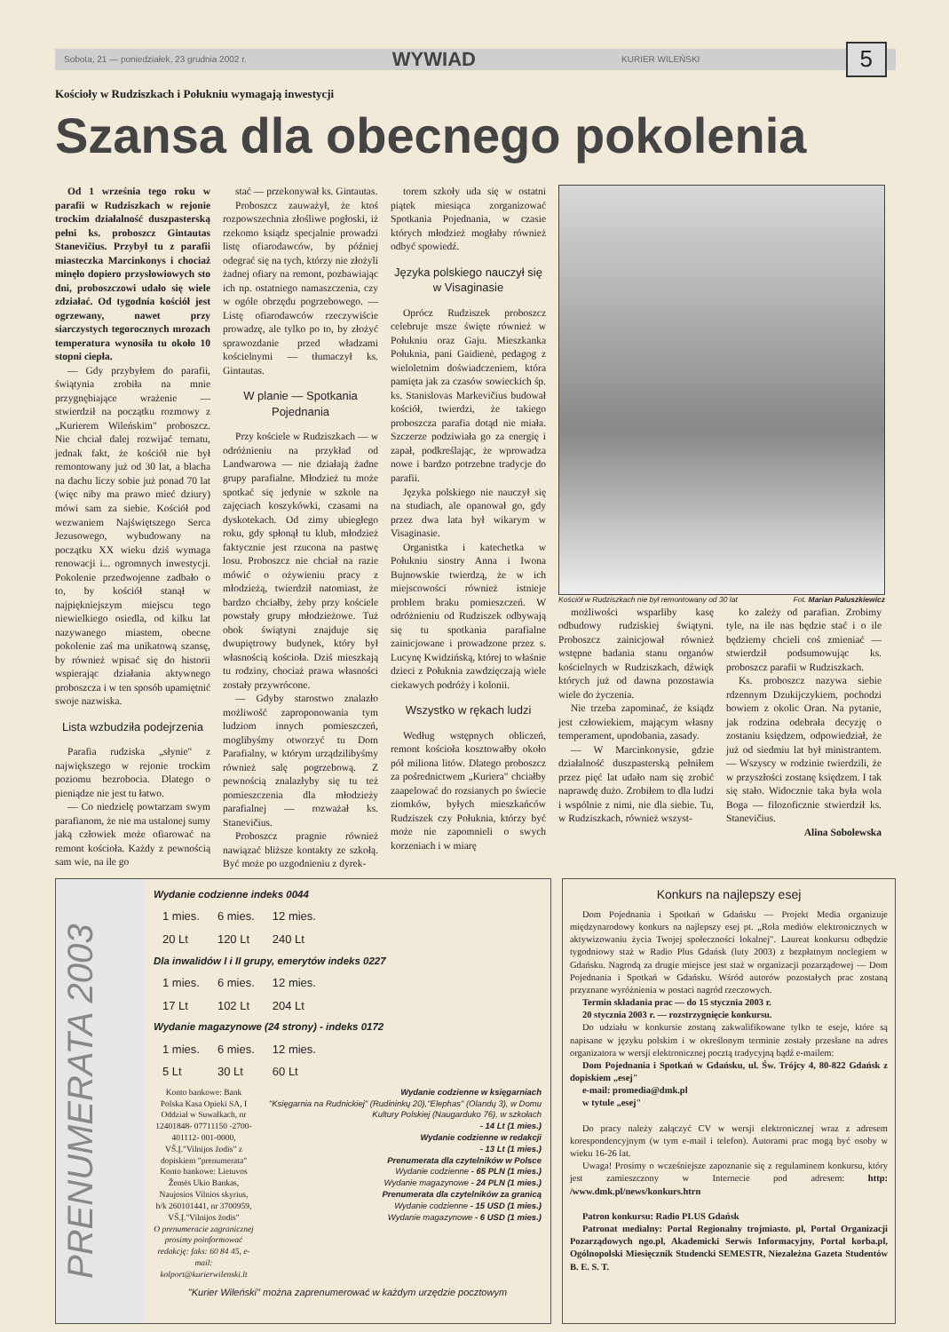Sobota, 21 — poniedziałek, 23 grudnia 2002 r. WYWIAD KURIER WILEŃSKI 5
Kościoły w Rudziszkach i Połukniu wymagają inwestycji
Szansa dla obecnego pokolenia
Od 1 września tego roku w parafii w Rudziszkach w rejonie trockim działalność duszpasterską pełni ks. proboszcz Gintautas Stanevičius. Przybył tu z parafii miasteczka Marcinkonys i chociaż minęło dopiero przysłowiowych sto dni, proboszczowi udało się wiele zdziałać. Od tygodnia kościół jest ogrzewany, nawet przy siarczystych tegorocznych mrozach temperatura wynosiła tu około 10 stopni ciepła.
— Gdy przybyłem do parafii, świątynia zrobiła na mnie przygnębiające wrażenie — stwierdził na początku rozmowy z „Kurierem Wileńskim" proboszcz. Nie chciał dalej rozwijać tematu, jednak fakt, że kościół nie był remontowany już od 30 lat, a blacha na dachu liczy sobie już ponad 70 lat (więc niby ma prawo mieć dziury) mówi sam za siebie. Kościół pod wezwaniem Najświętszego Serca Jezusowego, wybudowany na początku XX wieku dziś wymaga renowacji i... ogromnych inwestycji. Pokolenie przedwojenne zadbało o to, by kościół stanął w najpiękniejszym miejscu tego niewielkiego osiedla, od kilku lat nazywanego miastem, obecne pokolenie zaś ma unikatową szansę, by również wpisać się do historii wspierając działania aktywnego proboszcza i w ten sposób upamiętnić swoje nazwiska.
Lista wzbudziła podejrzenia
Parafia rudziska „słynie" z największego w rejonie trockim poziomu bezrobocia. Dlatego o pieniądze nie jest tu łatwo.
— Co niedzielę powtarzam swym parafianom, że nie ma ustalonej sumy jaką człowiek może ofiarować na remont kościoła. Każdy z pewnością sam wie, na ile go
stać — przekonywał ks. Gintautas.
Proboszcz zauważył, że ktoś rozpowszechnia złośliwe pogłoski, iż rzekomo ksiądz specjalnie prowadzi listę ofiarodawców, by później odegrać się na tych, którzy nie złożyli żadnej ofiary na remont, pozbawiając ich np. ostatniego namaszczenia, czy w ogóle obrzędu pogrzebowego. — Listę ofiarodawców rzeczywiście prowadzę, ale tylko po to, by złożyć sprawozdanie przed władzami kościelnymi — tłumaczył ks. Gintautas.
W planie — Spotkania Pojednania
Przy kościele w Rudziszkach — w odróżnieniu na przykład od Landwarowa — nie działają żadne grupy parafialne. Młodzież tu może spotkać się jedynie w szkole na zajęciach koszykówki, czasami na dyskotekach. Od zimy ubiegłego roku, gdy spłonął tu klub, młodzież faktycznie jest rzucona na pastwę losu. Proboszcz nie chciał na razie mówić o ożywieniu pracy z młodzieżą, twierdził natomiast, że bardzo chciałby, żeby przy kościele powstały grupy młodzieżowe. Tuż obok świątyni znajduje się dwupiętrowy budynek, który był własnością kościoła. Dziś mieszkają tu rodziny, chociaż prawa własności zostały przywrócone.
— Gdyby starostwo znalazło możliwość zaproponowania tym ludziom innych pomieszczeń, moglibyśmy otworzyć tu Dom Parafialny, w którym urządzilibyśmy również salę pogrzebową. Z pewnością znalazłyby się tu też pomieszczenia dla młodzieży parafialnej — rozważał ks. Stanevičius.
Proboszcz pragnie również nawiązać bliższe kontakty ze szkołą. Być może po uzgodnieniu z dyrek-
torem szkoły uda się w ostatni piątek miesiąca zorganizować Spotkania Pojednania, w czasie których młodzież mogłaby również odbyć spowiedź.
Języka polskiego nauczył się w Visaginasie
Oprócz Rudziszek proboszcz celebruje msze święte również w Połukniu oraz Gaju. Mieszkanka Połuknia, pani Gaidienė, pedagog z wieloletnim doświadczeniem, która pamięta jak za czasów sowieckich śp. ks. Stanislovas Markevičius budował kościół, twierdzi, że takiego proboszcza parafia dotąd nie miała. Szczerze podziwiała go za energię i zapał, podkreślając, że wprowadza nowe i bardzo potrzebne tradycje do parafii.
Języka polskiego nie nauczył się na studiach, ale opanował go, gdy przez dwa lata był wikarym w Visaginasie.
Organistka i katechetka w Połukniu siostry Anna i Iwona Bujnowskie twierdzą, że w ich miejscowości również istnieje problem braku pomieszczeń. W odróżnieniu od Rudziszek odbywają się tu spotkania parafialne zainicjowane i prowadzone przez s. Lucynę Kwidzińską, której to właśnie dzieci z Połuknia zawdzięczają wiele ciekawych podróży i kolonii.
Wszystko w rękach ludzi
Według wstępnych obliczeń, remont kościoła kosztowałby około pół miliona litów. Dlatego proboszcz za pośrednictwem „Kuriera" chciałby zaapelować do rozsianych po świecie ziomków, byłych mieszkańców Rudziszek czy Połuknia, którzy być może nie zapomnieli o swych korzeniach i w miarę
Kościół w Rudziszkach nie był remontowany od 30 lat Fot. Marian Paluszkiewicz
możliwości wsparliby kasę odbudowy rudziskiej świątyni. Proboszcz zainicjował również wstępne badania stanu organów kościelnych w Rudziszkach, dźwięk których już od dawna pozostawia wiele do życzenia.
Nie trzeba zapominać, że ksiądz jest człowiekiem, mającym własny temperament, upodobania, zasady.
— W Marcinkonysie, gdzie działalność duszpasterską pełniłem przez pięć lat udało nam się zrobić naprawdę dużo. Zrobiłem to dla ludzi i wspólnie z nimi, nie dla siebie. Tu, w Rudziszkach, również wszyst-
ko zależy od parafian. Zrobimy tyle, na ile nas będzie stać i o ile będziemy chcieli coś zmieniać — stwierdził podsumowując ks. proboszcz parafii w Rudziszkach.
Ks. proboszcz nazywa siebie rdzennym Dzukijczykiem, pochodzi bowiem z okolic Oran. Na pytanie, jak rodzina odebrała decyzję o zostaniu księdzem, odpowiedział, że już od siedmiu lat był ministrantem. — Wszyscy w rodzinie twierdzili, że w przyszłości zostanę księdzem. I tak się stało. Widocznie taka była wola Boga — filozoficznie stwierdził ks. Stanevičius.
Alina Sobolewska
PRENUMERATA 2003
Wydanie codzienne indeks 0044
| 1 mies. | 6 mies. | 12 mies. |
| 20 Lt | 120 Lt | 240 Lt |
Dla inwalidów I i II grupy, emerytów indeks 0227
| 1 mies. | 6 mies. | 12 mies. |
| 17 Lt | 102 Lt | 204 Lt |
Wydanie magazynowe (24 strony) - indeks 0172
| 1 mies. | 6 mies. | 12 mies. |
| 5 Lt | 30 Lt | 60 Lt |
Konto bankowe: Bank Polska Kasa Opieki SA, I Oddział w Suwałkach, nr 12401848- 07711150 -2700- 401112- 001-0000, VŠ.Į."Vilnijos žodis" z dopiskiem "prenumerata"
Konto bankowe: Lietuvos Žemės Ukio Bankas, Naujosios Vilnios skyrius, b/k 260101441, nr 3700959, VŠ.Į."Vilnijos žodis"
O prenumeracie zagranicznej prosimy poinformować redakcję: faks: 60 84 45, e-mail: kolport@kurierwilenski.lt
Wydanie codzienne w księgarniach
"Księgarnia na Rudnickiej" (Rudininkų 20),"Elephas" (Olandų 3), w Domu Kultury Polskiej (Naugarduko 76), w szkołach
- 14 Lt (1 mies.)
Wydanie codzienne w redakcji
- 13 Lt (1 mies.)
Prenumerata dla czytelników w Polsce
Wydanie codzienne - 65 PLN (1 mies.)
Wydanie magazynowe - 24 PLN (1 mies.)
Prenumerata dla czytelników za granicą
Wydanie codzienne - 15 USD (1 mies.)
Wydanie magazynowe - 6 USD (1 mies.)
"Kurier Wileński" można zaprenumerować w każdym urzędzie pocztowym
Konkurs na najlepszy esej
Dom Pojednania i Spotkań w Gdańsku — Projekt Media organizuje międzynarodowy konkurs na najlepszy esej pt. „Rola mediów elektronicznych w aktywizowaniu życia Twojej społeczności lokalnej". Laureat konkursu odbędzie tygodniowy staż w Radio Plus Gdańsk (luty 2003) z bezpłatnym noclegiem w Gdańsku. Nagrodą za drugie miejsce jest staż w organizacji pozarządowej — Dom Pojednania i Spotkań w Gdańsku. Wśród autorów pozostałych prac zostaną przyznane wyróżnienia w postaci nagród rzeczowych.
Termin składania prac — do 15 stycznia 2003 r.
20 stycznia 2003 r. — rozstrzygnięcie konkursu.
Do udziału w konkursie zostaną zakwalifikowane tylko te eseje, które są napisane w języku polskim i w określonym terminie zostały przesłane na adres organizatora w wersji elektronicznej pocztą tradycyjną bądź e-mailem:
Dom Pojednania i Spotkań w Gdańsku, ul. Św. Trójcy 4, 80-822 Gdańsk z dopiskiem „esej"
e-mail: promedia@dmk.pl
w tytule „esej"
Do pracy należy załączyć CV w wersji elektronicznej wraz z adresem korespondencyjnym (w tym e-mail i telefon). Autorami prac mogą być osoby w wieku 16-26 lat.
Uwaga! Prosimy o wcześniejsze zapoznanie się z regulaminem konkursu, który jest zamieszczony w Internecie pod adresem: http: /www.dmk.pl/news/konkurs.htrn
Patron konkursu: Radio PLUS Gdańsk
Patronat medialny: Portal Regionalny trojmiasto. pl, Portal Organizacji Pozarządowych ngo.pl, Akademicki Serwis Informacyjny, Portal korba.pl, Ogólnopolski Miesięcznik Studencki SEMESTR, Niezależna Gazeta Studentów B. E. S. T.